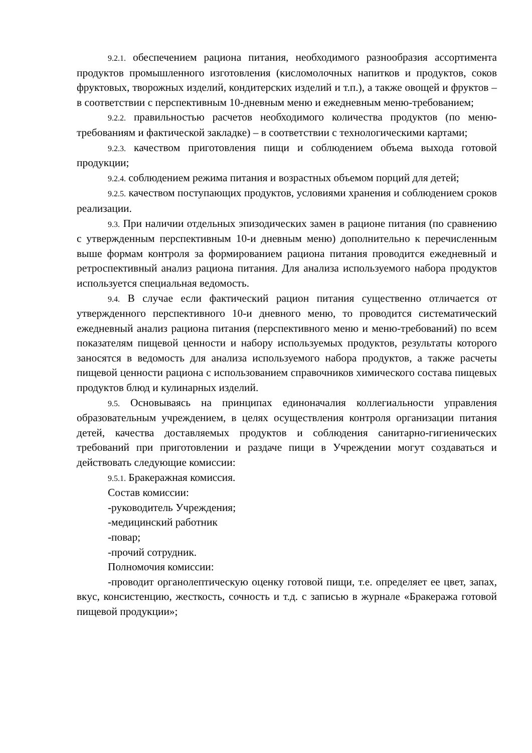9.2.1. обеспечением рациона питания, необходимого разнообразия ассортимента продуктов промышленного изготовления (кисломолочных напитков и продуктов, соков фруктовых, творожных изделий, кондитерских изделий и т.п.), а также овощей и фруктов – в соответствии с перспективным 10-дневным меню и ежедневным меню-требованием;
9.2.2. правильностью расчетов необходимого количества продуктов (по меню-требованиям и фактической закладке) – в соответствии с технологическими картами;
9.2.3. качеством приготовления пищи и соблюдением объема выхода готовой продукции;
9.2.4. соблюдением режима питания и возрастных объемом порций для детей;
9.2.5. качеством поступающих продуктов, условиями хранения и соблюдением сроков реализации.
9.3. При наличии отдельных эпизодических замен в рационе питания (по сравнению с утвержденным перспективным 10-и дневным меню) дополнительно к перечисленным выше формам контроля за формированием рациона питания проводится ежедневный и ретроспективный анализ рациона питания. Для анализа используемого набора продуктов используется специальная ведомость.
9.4. В случае если фактический рацион питания существенно отличается от утвержденного перспективного 10-и дневного меню, то проводится систематический ежедневный анализ рациона питания (перспективного меню и меню-требований) по всем показателям пищевой ценности и набору используемых продуктов, результаты которого заносятся в ведомость для анализа используемого набора продуктов, а также расчеты пищевой ценности рациона с использованием справочников химического состава пищевых продуктов блюд и кулинарных изделий.
9.5. Основываясь на принципах единоначалия коллегиальности управления образовательным учреждением, в целях осуществления контроля организации питания детей, качества доставляемых продуктов и соблюдения санитарно-гигиенических требований при приготовлении и раздаче пищи в Учреждении могут создаваться и действовать следующие комиссии:
9.5.1. Бракеражная комиссия.
Состав комиссии:
-руководитель Учреждения;
-медицинский работник
-повар;
-прочий сотрудник.
Полномочия комиссии:
-проводит органолептическую оценку готовой пищи, т.е. определяет ее цвет, запах, вкус, консистенцию, жесткость, сочность и т.д. с записью в журнале «Бракеража готовой пищевой продукции»;